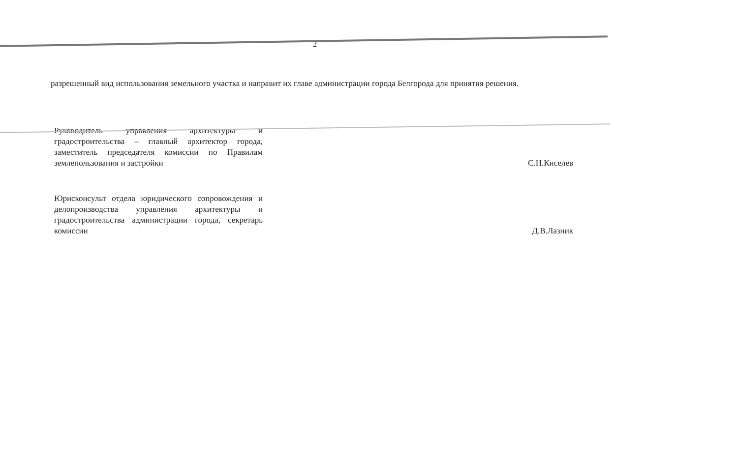2
разрешенный вид использования земельного участка и направит их главе администрации города Белгорода для принятия решения.
Руководитель управления архитектуры и градостроительства – главный архитектор города, заместитель председателя комиссии по Правилам землепользования и застройки
С.Н.Киселев
Юрисконсульт отдела юридического сопровождения и делопроизводства управления архитектуры и градостроительства администрации города, секретарь комиссии
Д.В.Лазник